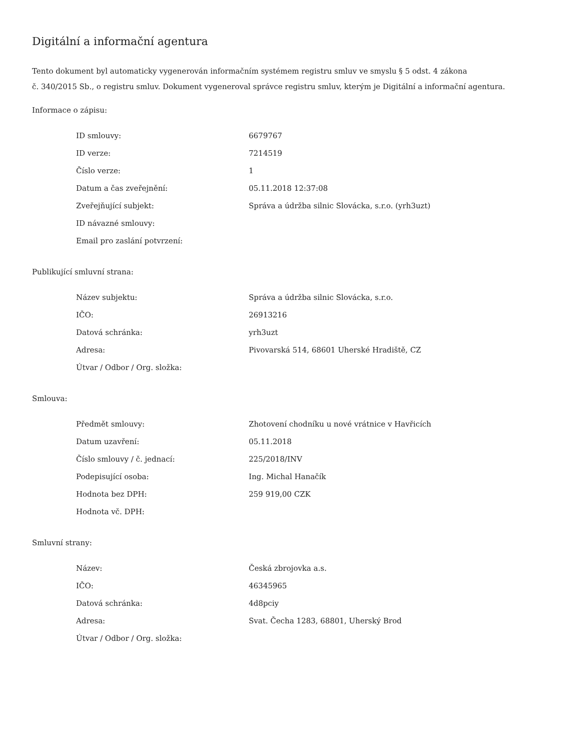Digitální a informační agentura
Tento dokument byl automaticky vygenerován informačním systémem registru smluv ve smyslu § 5 odst. 4 zákona
č. 340/2015 Sb., o registru smluv. Dokument vygeneroval správce registru smluv, kterým je Digitální a informační agentura.
Informace o zápisu:
| ID smlouvy: | 6679767 |
| ID verze: | 7214519 |
| Číslo verze: | 1 |
| Datum a čas zveřejnění: | 05.11.2018 12:37:08 |
| Zveřejňující subjekt: | Správa a údržba silnic Slovácka, s.r.o. (yrh3uzt) |
| ID návazné smlouvy: | |
| Email pro zaslání potvrzení: | |
Publikující smluvní strana:
| Název subjektu: | Správa a údržba silnic Slovácka, s.r.o. |
| IČO: | 26913216 |
| Datová schránka: | yrh3uzt |
| Adresa: | Pivovarská 514, 68601 Uherské Hradiště, CZ |
| Útvar / Odbor / Org. složka: | |
Smlouva:
| Předmět smlouvy: | Zhotovení chodníku u nové vrátnice v Havřicích |
| Datum uzavření: | 05.11.2018 |
| Číslo smlouvy / č. jednací: | 225/2018/INV |
| Podepisující osoba: | Ing. Michal Hanačík |
| Hodnota bez DPH: | 259 919,00 CZK |
| Hodnota vč. DPH: | |
Smluvní strany:
| Název: | Česká zbrojovka a.s. |
| IČO: | 46345965 |
| Datová schránka: | 4d8pciy |
| Adresa: | Svat. Čecha 1283, 68801, Uherský Brod |
| Útvar / Odbor / Org. složka: | |